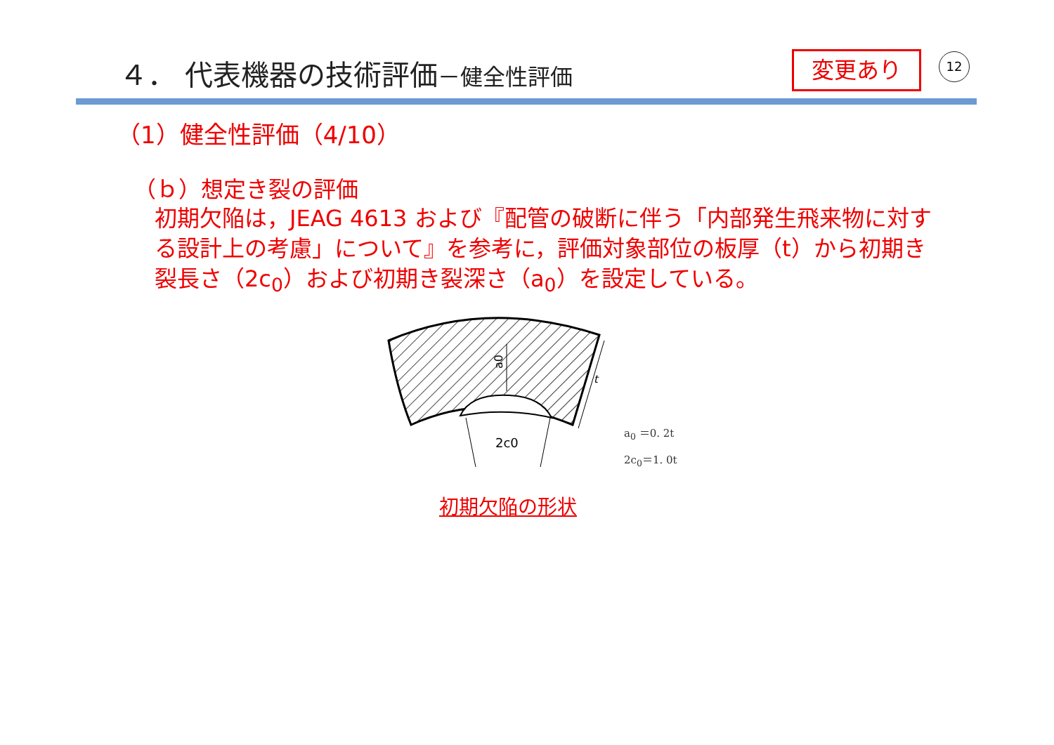４． 代表機器の技術評価－健全性評価 変更あり 12
（1）健全性評価（4/10）
（ｂ）想定き裂の評価
初期欠陥は，JEAG 4613 および『配管の破断に伴う「内部発生飛来物に対する設計上の考慮」について』を参考に，評価対象部位の板厚（t）から初期き裂長さ（2c<sub>0</sub>）および初期き裂深さ（a<sub>0</sub>）を設定している。
a0
t
2c0
a<sub>0</sub> ＝0. 2t
2c<sub>0</sub>＝1. 0t
初期欠陥の形状